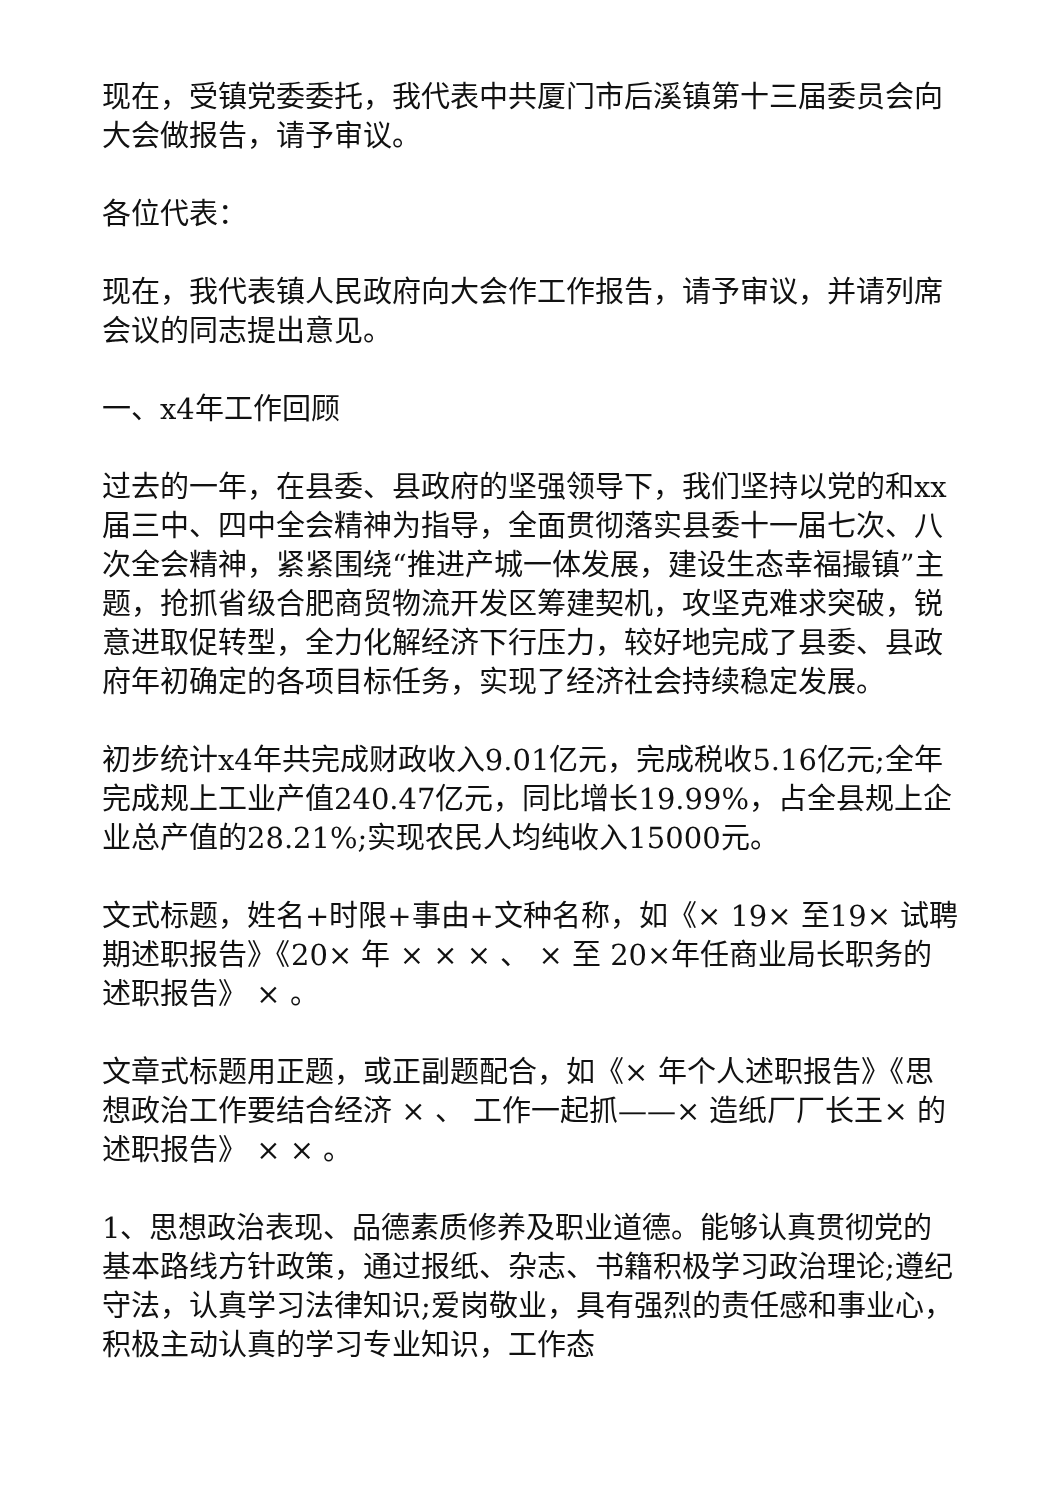现在，受镇党委委托，我代表中共厦门市后溪镇第十三届委员会向大会做报告，请予审议。
各位代表：
现在，我代表镇人民政府向大会作工作报告，请予审议，并请列席会议的同志提出意见。
一、x4年工作回顾
过去的一年，在县委、县政府的坚强领导下，我们坚持以党的和xx届三中、四中全会精神为指导，全面贯彻落实县委十一届七次、八次全会精神，紧紧围绕“推进产城一体发展，建设生态幸福撮镇”主题，抢抓省级合肥商贸物流开发区筹建契机，攻坚克难求突破，锐意进取促转型，全力化解经济下行压力，较好地完成了县委、县政府年初确定的各项目标任务，实现了经济社会持续稳定发展。
初步统计x4年共完成财政收入9.01亿元，完成税收5.16亿元;全年完成规上工业产值240.47亿元，同比增长19.99%，占全县规上企业总产值的28.21%;实现农民人均纯收入15000元。
文式标题，姓名+时限+事由+文种名称，如《× 19× 至19× 试聘期述职报告》《20× 年 × × × 、 × 至 20×年任商业局长职务的述职报告》 × 。
文章式标题用正题，或正副题配合，如《× 年个人述职报告》《思想政治工作要结合经济 × 、 工作一起抓——× 造纸厂厂长王× 的述职报告》 × × 。
1、思想政治表现、品德素质修养及职业道德。能够认真贯彻党的基本路线方针政策，通过报纸、杂志、书籍积极学习政治理论;遵纪守法，认真学习法律知识;爱岗敬业，具有强烈的责任感和事业心，积极主动认真的学习专业知识，工作态